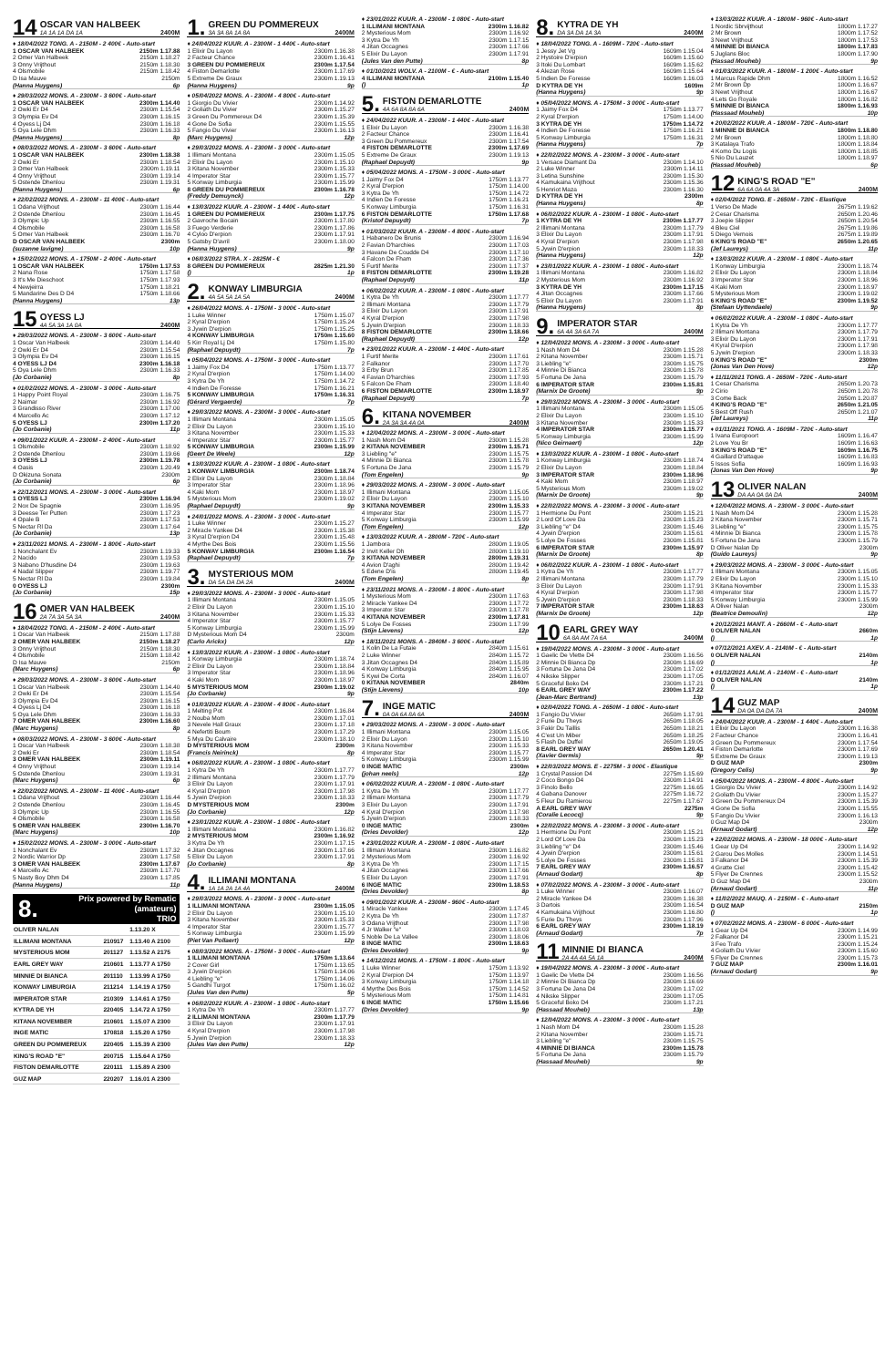14 OSCAR VAN HALBEEK
1A 1A 1A DA 1A 2400M
♦ 18/04/2022 TONG. A - 2150M - 2 400€ - Auto-start
1 OSCAR VAN HALBEEK 2150m 1.17.88
2 Omer Van Halbeek 2150m 1.18.27
3 Onny Vrijthout 2150m 1.18.30
4 Olsmobile 2150m 1.18.42
D Isa Mauve 2150m
(Hanna Huygens) 6p
♦ 29/03/2022 MONS. A - 2300M - 3 600€ - Auto-start
1 OSCAR VAN HALBEEK 2300m 1.14.40
2 Owki Er D4 2300m 1.15.54
3 Olympia Ev D4 2300m 1.16.15
4 Oyess Lj D4 2300m 1.16.18
5 Oya Lele Dhm 2300m 1.16.33
(Hanna Huygens) 8p
♦ 08/03/2022 MONS. A - 2300M - 3 600€ - Auto-start
1 OSCAR VAN HALBEEK 2300m 1.18.38
2 Owki Er 2300m 1.18.54
3 Omer Van Halbeek 2300m 1.19.11
4 Onny Vrijthout 2300m 1.19.14
5 Ostende Dhenlou 2300m 1.19.31
(Hanna Huygens) 6p
♦ 22/02/2022 MONS. A - 2300M - 11 400€ - Auto-start
1 Odana Vrijthout 2300m 1.16.44
2 Ostende Dhenlou 2300m 1.16.45
3 Olympic Up 2300m 1.16.55
4 Olsmobile 2300m 1.16.58
5 Omer Van Halbeek 2300m 1.16.70
D OSCAR VAN HALBEEK 2300m
(suzanne lavigne) 10p
♦ 15/02/2022 MONS. A - 1750M - 2 400€ - Auto-start
1 OSCAR VAN HALBEEK 1750m 1.17.53
2 Nana Rose 1750m 1.17.58
3 It's Me Dieschoot 1750m 1.17.93
4 Newjeirra 1750m 1.18.21
5 Mandarine Des D D4 1750m 1.18.66
(Hanna Huygens) 13p
15 OYESS LJ
4A 5A 3A 1A 0A 2400M
♦ 29/03/2022 MONS. A - 2300M - 3 600€ - Auto-start
1 Oscar Van Halbeek 2300m 1.14.40
2 Owki Er D4 2300m 1.15.54
3 Olympia Ev D4 2300m 1.16.15
4 OYESS LJ D4 2300m 1.16.18
5 Oya Lele Dhm 2300m 1.16.33
(Jo Corbanie) 8p
♦ 01/02/2022 MONS. A - 2300M - 3 000€ - Auto-start
1 Happy Point Royal 2300m 1.16.75
2 Naimar 2300m 1.16.92
3 Grandisso River 2300m 1.17.00
4 Marcello Ac 2300m 1.17.12
5 OYESS LJ 2300m 1.17.20
(Jo Corbanie) 11p
♦ 09/01/2022 KUUR. A - 2300M - 2 400€ - Auto-start
1 Olsmobile 2300m 1.18.92
2 Ostende Dhenlou 2300m 1.19.66
3 OYESS LJ 2300m 1.19.78
4 Oasis 2300m 1.20.49
D Okizuna Sonata 2300m
(Jo Corbanie) 6p
♦ 22/12/2021 MONS. A - 2300M - 3 000€ - Auto-start
1 OYESS LJ 2300m 1.16.94
2 Nox De Spagnie 2300m 1.16.95
3 Deesse Ter Putten 2300m 1.17.23
4 Opale B 2300m 1.17.53
5 Nectar Rl Da 2300m 1.17.64
(Jo Corbanie) 13p
♦ 23/11/2021 MONS. A - 2300M - 1 800€ - Auto-start
1 Nonchalant Ev 2300m 1.19.33
2 Nacido 2300m 1.19.53
3 Nabano D'husdine D4 2300m 1.19.63
4 Nadal Slipper 2300m 1.19.77
5 Nectar Rl Da 2300m 1.19.84
0 OYESS LJ 2300m
(Jo Corbanie) 15p
16 OMER VAN HALBEEK
2A 7A 3A 5A 3A 2400M
♦ 18/04/2022 TONG. A - 2150M - 2 400€ - Auto-start
1 Oscar Van Halbeek 2150m 1.17.88
2 OMER VAN HALBEEK 2150m 1.18.27
3 Onny Vrijthout 2150m 1.18.30
4 Olsmobile 2150m 1.18.42
D Isa Mauve 2150m
(Marc Huygens) 6p
♦ 29/03/2022 MONS. A - 2300M - 3 600€ - Auto-start
1 Oscar Van Halbeek 2300m 1.14.40
2 Owki Er D4 2300m 1.15.54
3 Olympia Ev D4 2300m 1.16.15
4 Oyess Lj D4 2300m 1.16.18
5 Oya Lele Dhm 2300m 1.16.33
7 OMER VAN HALBEEK 2300m 1.16.60
(Marc Huygens) 8p
♦ 08/03/2022 MONS. A - 2300M - 3 600€ - Auto-start
1 Oscar Van Halbeek 2300m 1.18.38
2 Owki Er 2300m 1.18.54
3 OMER VAN HALBEEK 2300m 1.19.11
4 Onny Vrijthout 2300m 1.19.14
5 Ostende Dhenlou 2300m 1.19.31
(Marc Huygens) 6p
♦ 22/02/2022 MONS. A - 2300M - 11 400€ - Auto-start
1 Odana Vrijthout 2300m 1.16.44
2 Ostende Dhenlou 2300m 1.16.45
3 Olympic Up 2300m 1.16.55
4 Olsmobile 2300m 1.16.58
5 OMER VAN HALBEEK 2300m 1.16.70
(Marc Huygens) 10p
♦ 15/02/2022 MONS. A - 2300M - 3 000€ - Auto-start
1 Nonchalant Ev 2300m 1.17.32
2 Nordic Warrior Dp 2300m 1.17.58
3 OMER VAN HALBEEK 2300m 1.17.67
4 Marcello Ac 2300m 1.17.70
5 Nasty Boy Dhm D4 2300m 1.17.85
(Hanna Huygens) 11p
8. Prix powered by Rematic (amateurs)
TRIO
| OLIVER NALAN | | 1.13.20 X |
| ILLIMANI MONTANA | 210917 | 1.13.40 A 2100 |
| MYSTERIOUS MOM | 201127 | 1.13.52 A 2175 |
| EARL GREY WAY | 210601 | 1.13.77 A 1750 |
| MINNIE DI BIANCA | 201110 | 1.13.99 A 1750 |
| KONWAY LIMBURGIA | 211214 | 1.14.19 A 1750 |
| IMPERATOR STAR | 210309 | 1.14.61 A 1750 |
| KYTRA DE YH | 220405 | 1.14.72 A 1750 |
| KITANA NOVEMBER | 210601 | 1.15.07 A 2300 |
| INGE MATIC | 170818 | 1.15.20 A 1750 |
| GREEN DU POMMEREUX | 220405 | 1.15.39 A 2300 |
| KING'S ROAD "E" | 200715 | 1.15.64 A 1750 |
| FISTON DEMARLOTTE | 220111 | 1.15.89 A 2300 |
| GUZ MAP | 220207 | 1.16.01 A 2300 |
1. GREEN DU POMMEREUX
3A 3A 8A 1A 8A 2400M
♦ 24/04/2022 KUUR. A - 2300M - 1 440€ - Auto-start
1 Elixir Du Layon 2300m 1.16.38
2 Facteur Chance 2300m 1.16.41
3 GREEN DU POMMEREUX 2300m 1.17.54
4 Fiston Demarlotte 2300m 1.17.69
5 Extreme De Graux 2300m 1.19.13
(Hanna Huygens) 9p
♦ 05/04/2022 MONS. A - 2300M - 4 800€ - Auto-start
1 Giorgio Du Vivier 2300m 1.14.92
2 Goliath Du Vivier 2300m 1.15.27
3 Green Du Pommereux D4 2300m 1.15.39
4 Gone De Sofia 2300m 1.15.55
5 Fangio Du Vivier 2300m 1.16.13
(Marc Huygens) 12p
♦ 29/03/2022 MONS. A - 2300M - 3 000€ - Auto-start
1 Illimani Montana 2300m 1.15.05
2 Elixir Du Layon 2300m 1.15.10
3 Kitana November 2300m 1.15.33
4 Imperator Star 2300m 1.15.77
5 Konway Limburgia 2300m 1.15.99
8 GREEN DU POMMEREUX 2300m 1.16.78
(Freddy Demuynck) 12p
♦ 13/03/2022 KUUR. A - 2300M - 1 440€ - Auto-start
1 GREEN DU POMMEREUX 2300m 1.17.75
2 Gavroche Bocain 2300m 1.17.80
3 Fuego Verderie 2300m 1.17.86
4 Cyloo D'erpion 2300m 1.17.91
5 Gatsby D'avril 2300m 1.18.00
(Hanna Huygens) 9p
♦ 06/03/2022 STRA. X - 2825M - €
8 GREEN DU POMMEREUX 2825m 1.21.30
() 1p
2. KONWAY LIMBURGIA
4A 5A 5A 1A 5A 2400M
♦ 26/04/2022 MONS. A - 1750M - 3 000€ - Auto-start
1 Luke Winner 1750m 1.15.07
2 Kyral D'erpion 1750m 1.15.24
3 Jywin D'erpion 1750m 1.15.25
4 KONWAY LIMBURGIA 1750m 1.15.60
5 Kirr Royal Lj D4 1750m 1.15.80
(Raphael Depuydt) 7p
♦ 05/04/2022 MONS. A - 1750M - 3 000€ - Auto-start
1 Jaimy Fox D4 1750m 1.13.77
2 Kyral D'erpion 1750m 1.14.00
3 Kytra De Yh 1750m 1.14.72
4 Indien De Foresse 1750m 1.16.21
5 KONWAY LIMBURGIA 1750m 1.16.31
(Gérard Vergaerde) 7p
♦ 29/03/2022 MONS. A - 2300M - 3 000€ - Auto-start
1 Illimani Montana 2300m 1.15.05
2 Elixir Du Layon 2300m 1.15.10
3 Kitana November 2300m 1.15.33
4 Imperator Star 2300m 1.15.77
5 KONWAY LIMBURGIA 2300m 1.15.99
(Geert De Weele) 12p
♦ 13/03/2022 KUUR. A - 2300M - 1 080€ - Auto-start
1 KONWAY LIMBURGIA 2300m 1.18.74
2 Elixir Du Layon 2300m 1.18.84
3 Imperator Star 2300m 1.18.96
4 Kaki Mom 2300m 1.18.97
5 Mysterious Mom 2300m 1.19.02
(Raphael Depuydt) 9p
♦ 24/01/2022 MONS. A - 2300M - 3 000€ - Auto-start
1 Luke Winner 2300m 1.15.27
2 Miracle Yankee D4 2300m 1.15.38
3 Kyral D'erpion D4 2300m 1.15.48
4 Myrthe Des Bois 2300m 1.15.56
5 KONWAY LIMBURGIA 2300m 1.16.54
(Raphael Depuydt) 7p
3. MYSTERIOUS MOM
DA 5A DA DA 2A 2400M
♦ 29/03/2022 MONS. A - 2300M - 3 000€ - Auto-start
1 Illimani Montana 2300m 1.15.05
2 Elixir Du Layon 2300m 1.15.10
3 Kitana November 2300m 1.15.33
4 Imperator Star 2300m 1.15.77
5 Konway Limburgia 2300m 1.15.99
D Mysterious Mom D4 2300m
(Carlo Arickx) 12p
♦ 13/03/2022 KUUR. A - 2300M - 1 080€ - Auto-start
1 Konway Limburgia 2300m 1.18.74
2 Elixir Du Layon 2300m 1.18.84
3 Imperator Star 2300m 1.18.96
4 Kaki Mom 2300m 1.18.97
5 MYSTERIOUS MOM 2300m 1.19.02
(Jo Corbanie) 9p
♦ 01/03/2022 KUUR. A - 2300M - 4 800€ - Auto-start
1 Melting Pot 2300m 1.16.84
2 Nouba Mom 2300m 1.17.01
3 Nevele Hall Graux 2300m 1.17.18
4 Nefertiti Boum 2300m 1.17.29
5 Mya Du Calvaire 2300m 1.18.10
D MYSTERIOUS MOM 2300m
(Francis Neirinck) 8p
♦ 06/02/2022 KUUR. A - 2300M - 1 080€ - Auto-start
1 Kytra De Yh 2300m 1.17.77
2 Illimani Montana 2300m 1.17.79
3 Elixir Du Layon 2300m 1.17.91
4 Kyral D'erpion 2300m 1.17.98
5 Jywin D'erpion 2300m 1.18.33
D MYSTERIOUS MOM 2300m
(Jo Corbanie) 12p
♦ 23/01/2022 KUUR. A - 2300M - 1 080€ - Auto-start
1 Illimani Montana 2300m 1.16.82
2 MYSTERIOUS MOM 2300m 1.16.92
3 Kytra De Yh 2300m 1.17.15
4 Jitan Occagnes 2300m 1.17.66
5 Elixir Du Layon 2300m 1.17.91
(Jo Corbanie) 8p
4. ILLIMANI MONTANA
1A 1A 2A 1A 4A 2400M
♦ 29/03/2022 MONS. A - 2300M - 3 000€ - Auto-start
1 ILLIMANI MONTANA 2300m 1.15.05
2 Elixir Du Layon 2300m 1.15.10
3 Kitana November 2300m 1.15.33
4 Imperator Star 2300m 1.15.77
5 Konway Limburgia 2300m 1.15.99
(Piet Van Pollaert) 12p
♦ 08/03/2022 MONS. A - 1750M - 3 000€ - Auto-start
1 ILLIMANI MONTANA 1750m 1.13.64
2 Cover Girl 1750m 1.13.65
3 Jywin D'erpion 1750m 1.14.06
4 Liebling "e" 1750m 1.14.06
5 Gandhi Turgot 1750m 1.16.02
(Jules Van den Putte) 5p
♦ 06/02/2022 KUUR. A - 2300M - 1 080€ - Auto-start
1 Kytra De Yh 2300m 1.17.77
2 ILLIMANI MONTANA 2300m 1.17.79
3 Elixir Du Layon 2300m 1.17.91
4 Kyral D'erpion 2300m 1.17.98
5 Jywin D'erpion 2300m 1.18.33
(Jules Van den Putte) 12p
♦ 23/01/2022 KUUR. A - 2300M - 1 080€ - Auto-start
1 ILLIMANI MONTANA 2300m 1.16.82
2 Mysterious Mom 2300m 1.16.92
3 Kytra De Yh 2300m 1.17.15
4 Jitan Occagnes 2300m 1.17.66
5 Elixir Du Layon 2300m 1.17.91
(Jules Van den Putte) 8p
♦ 01/10/2021 WOLV. A - 2100M - € - Auto-start
4 ILLIMANI MONTANA 2100m 1.15.40
() 1p
5. FISTON DEMARLOTTE
4A 6A 8A 8A 6A 2400M
♦ 24/04/2022 KUUR. A - 2300M - 1 440€ - Auto-start
1 Elixir Du Layon 2300m 1.16.38
2 Facteur Chance 2300m 1.16.41
3 Green Du Pommereux 2300m 1.17.54
4 FISTON DEMARLOTTE 2300m 1.17.69
5 Extreme De Graux 2300m 1.19.13
(Raphael Depuydt) 9p
♦ 05/04/2022 MONS. A - 1750M - 3 000€ - Auto-start
1 Jaimy Fox D4 1750m 1.13.77
2 Kyral D'erpion 1750m 1.14.00
3 Kytra De Yh 1750m 1.14.72
4 Indien De Foresse 1750m 1.16.21
5 Konway Limburgia 1750m 1.16.31
6 FISTON DEMARLOTTE 1750m 1.17.68
(Kristof Depuydt) 7p
♦ 01/03/2022 KUUR. A - 2300M - 4 800€ - Auto-start
1 Habanero De Brunis 2300m 1.16.94
2 Favian D'harchies 2300m 1.17.03
3 Havane De Coudde D4 2300m 1.17.10
4 Falcon De Fham 2300m 1.17.36
5 Furtif Merite 2300m 1.17.37
8 FISTON DEMARLOTTE 2300m 1.19.28
(Raphael Depuydt) 11p
♦ 06/02/2022 KUUR. A - 2300M - 1 080€ - Auto-start
1 Kytra De Yh 2300m 1.17.77
2 Illimani Montana 2300m 1.17.79
3 Elixir Du Layon 2300m 1.17.91
4 Kyral D'erpion 2300m 1.17.98
5 Jywin D'erpion 2300m 1.18.33
8 FISTON DEMARLOTTE 2300m 1.18.66
(Raphael Depuydt) 12p
♦ 23/01/2022 KUUR. A - 2300M - 1 440€ - Auto-start
1 Furtif Merite 2300m 1.17.61
2 Falkanor 2300m 1.17.70
3 Erby Brun 2300m 1.17.85
4 Favian D'harchies 2300m 1.17.93
5 Falcon De Fham 2300m 1.18.40
6 FISTON DEMARLOTTE 2300m 1.18.97
(Raphael Depuydt) 7p
6. KITANA NOVEMBER
2A 3A 3A 4A 0A 2400M
♦ 12/04/2022 MONS. A - 2300M - 3 000€ - Auto-start
1 Nash Mom D4 2300m 1.15.28
2 KITANA NOVEMBER 2300m 1.15.71
3 Liebling "e" 2300m 1.15.75
4 Minnie Di Bianca 2300m 1.15.78
5 Fortuna De Jana 2300m 1.15.79
(Tom Engelen) 9p
♦ 29/03/2022 MONS. A - 2300M - 3 000€ - Auto-start
1 Illimani Montana 2300m 1.15.05
2 Elixir Du Layon 2300m 1.15.10
3 KITANA NOVEMBER 2300m 1.15.33
4 Imperator Star 2300m 1.15.77
5 Konway Limburgia 2300m 1.15.99
(Tom Engelen) 12p
♦ 13/03/2022 KUUR. A - 2800M - 720€ - Auto-start
1 Jambora 2800m 1.19.05
2 Invit Keller Dh 2800m 1.19.10
3 KITANA NOVEMBER 2800m 1.19.31
4 Avion D'aghi 2800m 1.19.42
5 Edene D'is 2800m 1.19.45
(Tom Engelen) 8p
♦ 23/11/2021 MONS. A - 2300M - 1 800€ - Auto-start
1 Mysterious Mom 2300m 1.17.63
2 Miracle Yankee D4 2300m 1.17.72
3 Imperator Star 2300m 1.17.78
4 KITANA NOVEMBER 2300m 1.17.81
5 Lolye De Fosses 2300m 1.17.99
(Stijn Lievens) 12p
♦ 18/11/2021 MONS. A - 2840M - 3 600€ - Auto-start
1 Kolin De La Futaie 2840m 1.15.61
2 Luke Winner 2840m 1.15.72
3 Jitan Occagnes D4 2840m 1.15.89
4 Konway Limburgia 2840m 1.15.95
5 Kywi De Corta 2840m 1.16.07
0 KITANA NOVEMBER 2840m
(Stijn Lievens) 10p
7. INGE MATIC
0A 0A 6A 8A 6A 2400M
♦ 29/03/2022 MONS. A - 2300M - 3 000€ - Auto-start
1 Illimani Montana 2300m 1.15.05
2 Elixir Du Layon 2300m 1.15.10
3 Kitana November 2300m 1.15.33
4 Imperator Star 2300m 1.15.77
5 Konway Limburgia 2300m 1.15.99
0 INGE MATIC 2300m
(johan neels) 12p
♦ 06/02/2022 KUUR. A - 2300M - 1 080€ - Auto-start
1 Kytra De Yh 2300m 1.17.77
2 Illimani Montana 2300m 1.17.79
3 Elixir Du Layon 2300m 1.17.91
4 Kyral D'erpion 2300m 1.17.98
5 Jywin D'erpion 2300m 1.18.33
0 INGE MATIC 2300m
(Dries Devolder) 12p
♦ 23/01/2022 KUUR. A - 2300M - 1 080€ - Auto-start
1 Illimani Montana 2300m 1.16.82
2 Mysterious Mom 2300m 1.16.92
3 Kytra De Yh 2300m 1.17.15
4 Jitan Occagnes 2300m 1.17.66
5 Elixir Du Layon 2300m 1.17.91
6 INGE MATIC 2300m 1.18.53
(Dries Devolder) 8p
♦ 09/01/2022 KUUR. A - 2300M - 960€ - Auto-start
1 Miracle Yankee 2300m 1.17.45
2 Kytra De Yh 2300m 1.17.87
3 Odana Vrijthout 2300m 1.17.98
4 Jr Walker "e" 2300m 1.18.03
5 Noble De La Vallee 2300m 1.18.06
8 INGE MATIC 2300m 1.18.63
(Dries Devolder) 9p
♦ 14/12/2021 MONS. A - 1750M - 1 800€ - Auto-start
1 Luke Winner 1750m 1.13.92
2 Kyral D'erpion D4 1750m 1.13.97
3 Konway Limburgia 1750m 1.14.18
4 Myrthe Des Bois 1750m 1.14.52
5 Mysterious Mom 1750m 1.14.81
6 INGE MATIC 1750m 1.15.66
(Dries Devolder) 9p
8. KYTRA DE YH
DA 3A DA 1A 3A 2400M
♦ 18/04/2022 TONG. A - 1609M - 720€ - Auto-start
1 Jessy Jet Vg 1609m 1.15.04
2 Hystoire D'erpion 1609m 1.15.60
3 Itoki Du Lombart 1609m 1.15.62
4 Alezan Rose 1609m 1.15.64
5 Indien De Foresse 1609m 1.16.03
D KYTRA DE YH 1609m
(Hanna Huygens) 9p
♦ 05/04/2022 MONS. A - 1750M - 3 000€ - Auto-start
1 Jaimy Fox D4 1750m 1.13.77
2 Kyral D'erpion 1750m 1.14.00
3 KYTRA DE YH 1750m 1.14.72
4 Indien De Foresse 1750m 1.16.21
5 Konway Limburgia 1750m 1.16.31
(Hanna Huygens) 7p
♦ 22/02/2022 MONS. A - 2300M - 3 000€ - Auto-start
1 Versace Diamant Da 2300m 1.14.10
2 Luke Winner 2300m 1.14.11
3 Letina Sunshine 2300m 1.15.30
4 Kamukaina Vrijthout 2300m 1.15.36
5 Henriot Maza 2300m 1.16.30
D KYTRA DE YH 2300m
(Hanna Huygens) 8p
♦ 06/02/2022 KUUR. A - 2300M - 1 080€ - Auto-start
1 KYTRA DE YH 2300m 1.17.77
2 Illimani Montana 2300m 1.17.79
3 Elixir Du Layon 2300m 1.17.91
4 Kyral D'erpion 2300m 1.17.98
5 Jywin D'erpion 2300m 1.18.33
(Hanna Huygens) 12p
♦ 23/01/2022 KUUR. A - 2300M - 1 080€ - Auto-start
1 Illimani Montana 2300m 1.16.82
2 Mysterious Mom 2300m 1.16.92
3 KYTRA DE YH 2300m 1.17.15
4 Jitan Occagnes 2300m 1.17.66
5 Elixir Du Layon 2300m 1.17.91
(Hanna Huygens) 8p
9. IMPERATOR STAR
6A 4A 3A 6A 7A 2400M
♦ 12/04/2022 MONS. A - 2300M - 3 000€ - Auto-start
1 Nash Mom D4 2300m 1.15.28
2 Kitana November 2300m 1.15.71
3 Liebling "e" 2300m 1.15.75
4 Minnie Di Bianca 2300m 1.15.78
5 Fortuna De Jana 2300m 1.15.79
6 IMPERATOR STAR 2300m 1.15.81
(Marnix De Groote) 9p
♦ 29/03/2022 MONS. A - 2300M - 3 000€ - Auto-start
1 Illimani Montana 2300m 1.15.05
2 Elixir Du Layon 2300m 1.15.10
3 Kitana November 2300m 1.15.33
4 IMPERATOR STAR 2300m 1.15.77
5 Konway Limburgia 2300m 1.15.99
(Nico Geirnaert) 12p
♦ 13/03/2022 KUUR. A - 2300M - 1 080€ - Auto-start
1 Konway Limburgia 2300m 1.18.74
2 Elixir Du Layon 2300m 1.18.84
3 IMPERATOR STAR 2300m 1.18.96
4 Kaki Mom 2300m 1.18.97
5 Mysterious Mom 2300m 1.19.02
(Marnix De Groote) 9p
♦ 22/02/2022 MONS. A - 2300M - 3 000€ - Auto-start
1 Hermione Du Pont 2300m 1.15.21
2 Lord Of Love Da 2300m 1.15.23
3 Liebling "e" D4 2300m 1.15.46
4 Jywin D'erpion 2300m 1.15.61
5 Lolye De Fosses 2300m 1.15.81
6 IMPERATOR STAR 2300m 1.15.97
(Marnix De Groote) 8p
♦ 06/02/2022 KUUR. A - 2300M - 1 080€ - Auto-start
1 Kytra De Yh 2300m 1.17.77
2 Illimani Montana 2300m 1.17.79
3 Elixir Du Layon 2300m 1.17.91
4 Kyral D'erpion 2300m 1.17.98
5 Jywin D'erpion 2300m 1.18.33
7 IMPERATOR STAR 2300m 1.18.63
(Marnix De Groote) 12p
10 EARL GREY WAY
6A 8A AM 7A 6A 2400M
♦ 19/04/2022 MONS. A - 2300M - 3 000€ - Auto-start
1 Gaelic De Vlette D4 2300m 1.16.56
2 Minnie Di Bianca Dp 2300m 1.16.69
3 Fortuna De Jana D4 2300m 1.17.02
4 Nikske Slipper 2300m 1.17.05
5 Graceful Boko D4 2300m 1.17.21
6 EARL GREY WAY 2300m 1.17.22
(Jean-Marc Bertrand) 13p
♦ 02/04/2022 TONG. A - 2650M - 1 080€ - Auto-start
1 Fangio Du Vivier 2650m 1.17.91
2 Furie Du Theys 2650m 1.18.05
3 Fakir Du Taillis 2650m 1.18.21
4 C'est Un Miber 2650m 1.18.25
5 Flash De Duffel 2650m 1.19.05
8 EARL GREY WAY 2650m 1.20.41
(Xavier Germis) 9p
♦ 22/03/2022 MONS. E - 2275M - 3 000€ - Elastique
1 Crystal Passion D4 2275m 1.15.69
2 Coco Bongo D4 2300m 1.14.91
3 Finolo Bello 2275m 1.16.65
4 Gabana Danover 2275m 1.16.72
5 Fleur Du Ramierou 2275m 1.17.67
A EARL GREY WAY 2275m
(Coralie Lecocq) 9p
♦ 22/02/2022 MONS. A - 2300M - 3 000€ - Auto-start
1 Hermione Du Pont 2300m 1.15.21
2 Lord Of Love Da 2300m 1.15.23
3 Liebling "e" D4 2300m 1.15.46
4 Jywin D'erpion 2300m 1.15.61
5 Lolye De Fosses 2300m 1.15.81
7 EARL GREY WAY 2300m 1.16.57
(Arnaud Godart) 8p
♦ 07/02/2022 MONS. A - 2300M - 3 000€ - Auto-start
1 Luke Winner 2300m 1.16.07
2 Miracle Yankee D4 2300m 1.16.38
3 Dartois 2300m 1.16.54
4 Kamukaina Vrijthout 2300m 1.16.80
5 Furie Du Theys 2300m 1.17.96
6 EARL GREY WAY 2300m 1.18.19
(Arnaud Godart) 7p
11 MINNIE DI BIANCA
2A 4A 4A 5A 1A 2400M
♦ 19/04/2022 MONS. A - 2300M - 3 000€ - Auto-start
1 Gaelic De Vlette D4 2300m 1.16.56
2 Minnie Di Bianca Dp 2300m 1.16.69
3 Fortuna De Jana D4 2300m 1.17.02
4 Nikske Slipper 2300m 1.17.05
5 Graceful Boko D4 2300m 1.17.21
(Hassaad Mouheb) 13p
♦ 12/04/2022 MONS. A - 2300M - 3 000€ - Auto-start
1 Nash Mom D4 2300m 1.15.28
2 Kitana November 2300m 1.15.71
3 Liebling "e" 2300m 1.15.75
4 MINNIE DI BIANCA 2300m 1.15.78
5 Fortuna De Jana 2300m 1.15.79
(Hassaad Mouheb) 9p
♦ 13/03/2022 KUUR. A - 1800M - 960€ - Auto-start
1 Nordic Sbrvijthout 1800m 1.17.27
2 Mr Brown 1800m 1.17.52
3 Newt Vrijthout 1800m 1.17.53
4 MINNIE DI BIANCA 1800m 1.17.83
5 Juglans Bloc 1800m 1.17.90
(Hassad Mouheb) 9p
♦ 01/03/2022 KUUR. A - 1800M - 1 200€ - Auto-start
1 Marcus Rapide Dhm 1800m 1.16.52
2 Mr Brown Dp 1800m 1.16.67
3 Newt Vrijthout 1800m 1.16.67
4 Lets Go Royale 1800m 1.16.82
5 MINNIE DI BIANCA 1800m 1.16.93
(Hassaad Mouheb) 10p
♦ 20/02/2022 KUUR. A - 1800M - 720€ - Auto-start
1 MINNIE DI BIANCA 1800m 1.18.80
2 Mr Brown 1800m 1.18.80
3 Katalaya Trafo 1800m 1.18.84
4 Komo Du Logis 1800m 1.18.85
5 Nio Du Lauzet 1800m 1.18.97
(Hassad Mouheb) 6p
12 KING'S ROAD "E"
6A 6A 0A 4A 3A 2400M
♦ 02/04/2022 TONG. E - 2650M - 720€ - Elastique
1 Verso De Made 2675m 1.19.62
2 Cesar Charisma 2650m 1.20.46
3 Joepie Slipper 2650m 1.20.54
4 Bleu Ciel 2675m 1.19.86
5 Diego Vernois 2675m 1.19.89
6 KING'S ROAD "E" 2650m 1.20.65
(Jef Laureys) 11p
♦ 13/03/2022 KUUR. A - 2300M - 1 080€ - Auto-start
1 Konway Limburgia 2300m 1.18.74
2 Elixir Du Layon 2300m 1.18.84
3 Imperator Star 2300m 1.18.96
4 Kaki Mom 2300m 1.18.97
5 Mysterious Mom 2300m 1.19.02
6 KING'S ROAD "E" 2300m 1.19.52
(Stefaan Uyttendaele) 9p
♦ 06/02/2022 KUUR. A - 2300M - 1 080€ - Auto-start
1 Kytra De Yh 2300m 1.17.77
2 Illimani Montana 2300m 1.17.79
3 Elixir Du Layon 2300m 1.17.91
4 Kyral D'erpion 2300m 1.17.98
5 Jywin D'erpion 2300m 1.18.33
0 KING'S ROAD "E" 2300m
(Jonas Van Den Hove) 12p
♦ 11/11/2021 TONG. A - 2650M - 720€ - Auto-start
1 Cesar Charisma 2650m 1.20.73
2 Cirio 2650m 1.20.78
3 Come Back 2650m 1.20.87
4 KING'S ROAD "E" 2650m 1.21.05
5 Best Off Rush 2650m 1.21.07
(Jef Laureys) 11p
♦ 01/11/2021 TONG. A - 1609M - 720€ - Auto-start
1 Ivana Europoort 1609m 1.16.47
2 Love You Br 1609m 1.16.63
3 KING'S ROAD "E" 1609m 1.16.75
4 Gaillard D'attaque 1609m 1.16.83
5 Issos Sofia 1609m 1.16.93
(Jonas Van Den Hove) 9p
13 OLIVER NALAN
DA AA 0A 0A DA 2400M
♦ 12/04/2022 MONS. A - 2300M - 3 000€ - Auto-start
1 Nash Mom D4 2300m 1.15.28
2 Kitana November 2300m 1.15.71
3 Liebling "e" 2300m 1.15.75
4 Minnie Di Bianca 2300m 1.15.78
5 Fortuna De Jana 2300m 1.15.79
D Oliver Nalan Dp 2300m
(Guido Laureys) 9p
♦ 29/03/2022 MONS. A - 2300M - 3 000€ - Auto-start
1 Illimani Montana 2300m 1.15.05
2 Elixir Du Layon 2300m 1.15.10
3 Kitana November 2300m 1.15.33
4 Imperator Star 2300m 1.15.77
5 Konway Limburgia 2300m 1.15.99
A Oliver Nalan 2300m
(Beatrice Demoulin) 12p
♦ 20/12/2021 MANT. A - 2660M - € - Auto-start
0 OLIVER NALAN 2660m
() 1p
♦ 07/12/2021 AXEV. A - 2140M - € - Auto-start
0 OLIVER NALAN 2140m
() 1p
♦ 01/12/2021 AALM. A - 2140M - € - Auto-start
D OLIVER NALAN 2140m
() 1p
14 GUZ MAP
DA 0A DA DA 7A 2400M
♦ 24/04/2022 KUUR. A - 2300M - 1 440€ - Auto-start
1 Elixir Du Layon 2300m 1.16.38
2 Facteur Chance 2300m 1.16.41
3 Green Du Pommereux 2300m 1.17.54
4 Fiston Demarlotte 2300m 1.17.69
5 Extreme De Graux 2300m 1.19.13
D GUZ MAP 2300m
(Gregory Celis) 9p
♦ 05/04/2022 MONS. A - 2300M - 4 800€ - Auto-start
1 Giorgio Du Vivier 2300m 1.14.92
2 Goliath Du Vivier 2300m 1.15.27
3 Green Du Pommereux D4 2300m 1.15.39
4 Gone De Sofia 2300m 1.15.55
5 Fangio Du Vivier 2300m 1.16.13
0 Guz Map D4 2300m
(Arnaud Godart) 12p
♦ 22/02/2022 MONS. A - 2300M - 18 000€ - Auto-start
1 Gear Up D4 2300m 1.14.92
2 Garou Des Molles 2300m 1.14.51
3 Falkanor D4 2300m 1.15.39
4 Gratte Ciel 2300m 1.15.42
5 Flyer De Crennes 2300m 1.15.52
D Guz Map D4 2300m
(Arnaud Godart) 11p
♦ 11/02/2022 MAUQ. A - 2150M - € - Auto-start
D GUZ MAP 2150m
() 1p
♦ 07/02/2022 MONS. A - 2300M - 6 000€ - Auto-start
1 Gear Up D4 2300m 1.14.99
2 Falkanor D4 2300m 1.15.21
3 Feo Trafo 2300m 1.15.24
4 Goliath Du Vivier 2300m 1.15.60
5 Flyer De Crennes 2300m 1.15.73
7 GUZ MAP 2300m 1.16.01
(Arnaud Godart) 9p